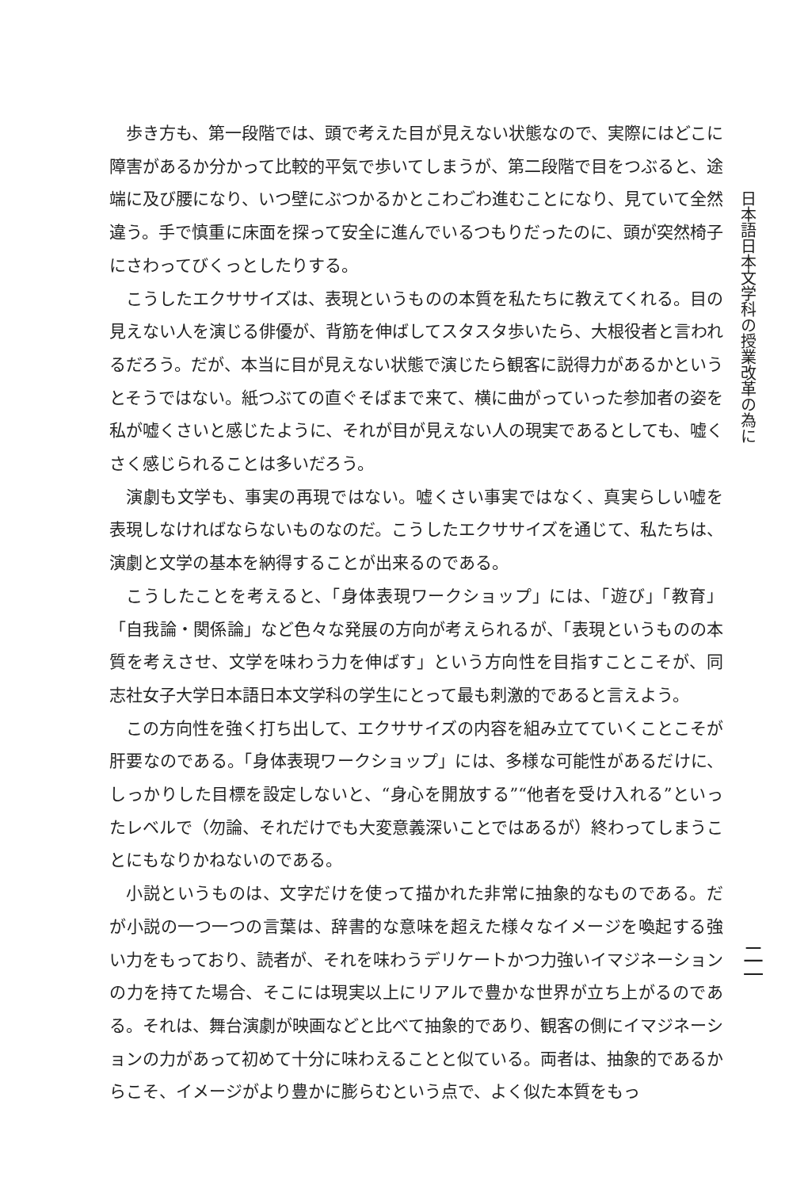歩き方も、第一段階では、頭で考えた目が見えない状態なので、実際にはどこに障害があるか分かって比較的平気で歩いてしまうが、第二段階で目をつぶると、途端に及び腰になり、いつ壁にぶつかるかとこわごわ進むことになり、見ていて全然違う。手で慎重に床面を探って安全に進んでいるつもりだったのに、頭が突然椅子にさわってびくっとしたりする。
こうしたエクササイズは、表現というものの本質を私たちに教えてくれる。目の見えない人を演じる俳優が、背筋を伸ばしてスタスタ歩いたら、大根役者と言われるだろう。だが、本当に目が見えない状態で演じたら観客に説得力があるかというとそうではない。紙つぶての直ぐそばまで来て、横に曲がっていった参加者の姿を私が嘘くさいと感じたように、それが目が見えない人の現実であるとしても、嘘くさく感じられることは多いだろう。
演劇も文学も、事実の再現ではない。嘘くさい事実ではなく、真実らしい嘘を表現しなければならないものなのだ。こうしたエクササイズを通じて、私たちは、演劇と文学の基本を納得することが出来るのである。
こうしたことを考えると、「身体表現ワークショップ」には、「遊び」「教育」「自我論・関係論」など色々な発展の方向が考えられるが、「表現というものの本質を考えさせ、文学を味わう力を伸ばす」という方向性を目指すことこそが、同志社女子大学日本語日本文学科の学生にとって最も刺激的であると言えよう。
この方向性を強く打ち出して、エクササイズの内容を組み立てていくことこそが肝要なのである。「身体表現ワークショップ」には、多様な可能性があるだけに、しっかりした目標を設定しないと、“身心を開放する”“他者を受け入れる”といったレベルで（勿論、それだけでも大変意義深いことではあるが）終わってしまうことにもなりかねないのである。
小説というものは、文字だけを使って描かれた非常に抽象的なものである。だが小説の一つ一つの言葉は、辞書的な意味を超えた様々なイメージを喚起する強い力をもっており、読者が、それを味わうデリケートかつ力強いイマジネーションの力を持てた場合、そこには現実以上にリアルで豊かな世界が立ち上がるのである。それは、舞台演劇が映画などと比べて抽象的であり、観客の側にイマジネーションの力があって初めて十分に味わえることと似ている。両者は、抽象的であるからこそ、イメージがより豊かに膨らむという点で、よく似た本質をもっ
日本語日本文学科の授業改革の為に
二一